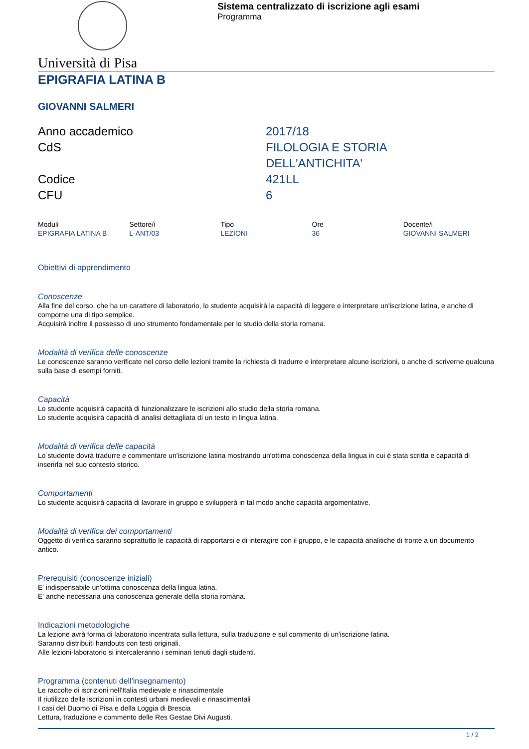Sistema centralizzato di iscrizione agli esami
Programma
Università di Pisa
EPIGRAFIA LATINA B
GIOVANNI SALMERI
Anno accademico
2017/18
CdS
FILOLOGIA E STORIA
DELL'ANTICHITA'
Codice
421LL
CFU
6
| Moduli | Settore/i | Tipo | Ore | Docente/i |
| --- | --- | --- | --- | --- |
| EPIGRAFIA LATINA B | L-ANT/03 | LEZIONI | 36 | GIOVANNI SALMERI |
Obiettivi di apprendimento
Conoscenze
Alla fine del corso, che ha un carattere di laboratorio, lo studente acquisirà la capacità di leggere e interpretare un'iscrizione latina, e anche di comporne una di tipo semplice.
Acquisirà inoltre il possesso di uno strumento fondamentale per lo studio della storia romana.
Modalità di verifica delle conoscenze
Le conoscenze saranno verificate nel corso delle lezioni tramite la richiesta di tradurre e interpretare alcune iscrizioni, o anche di scriverne qualcuna sulla base di esempi forniti.
Capacità
Lo studente acquisirà capacità di funzionalizzare le iscrizioni allo studio della storia romana.
Lo studente acquisirà capacità di analisi dettagliata di un testo in lingua latina.
Modalità di verifica delle capacità
Lo studente dovrà tradurre e commentare un'iscrizione latina mostrando un'ottima conoscenza della lingua in cui è stata scritta e capacità di inserirla nel suo contesto storico.
Comportamenti
Lo studente acquisirà capacità di lavorare in gruppo e svilupperà in tal modo anche capacità argomentative.
Modalità di verifica dei comportamenti
Oggetto di verifica saranno soprattutto le capacità di rapportarsi e di interagire con il gruppo, e le capacità analitiche di fronte a un documento antico.
Prerequisiti (conoscenze iniziali)
E' indispensabile un'ottima conoscenza della lingua latina.
E' anche necessaria una conoscenza generale della storia romana.
Indicazioni metodologiche
La lezione avrà forma di laboratorio incentrata sulla lettura, sulla traduzione e sul commento di un'iscrizione latina.
Saranno distribuiti handouts con testi originali.
Alle lezioni-laboratorio si intercaleranno i seminari tenuti dagli studenti.
Programma (contenuti dell'insegnamento)
Le raccolte di iscrizioni nell'Italia medievale e rinascimentale
Il riutilizzo delle iscrizioni in contesti urbani medievali e rinascimentali
I casi del Duomo di Pisa e della Loggia di Brescia
Lettura, traduzione e commento delle Res Gestae Divi Augusti.
1 / 2